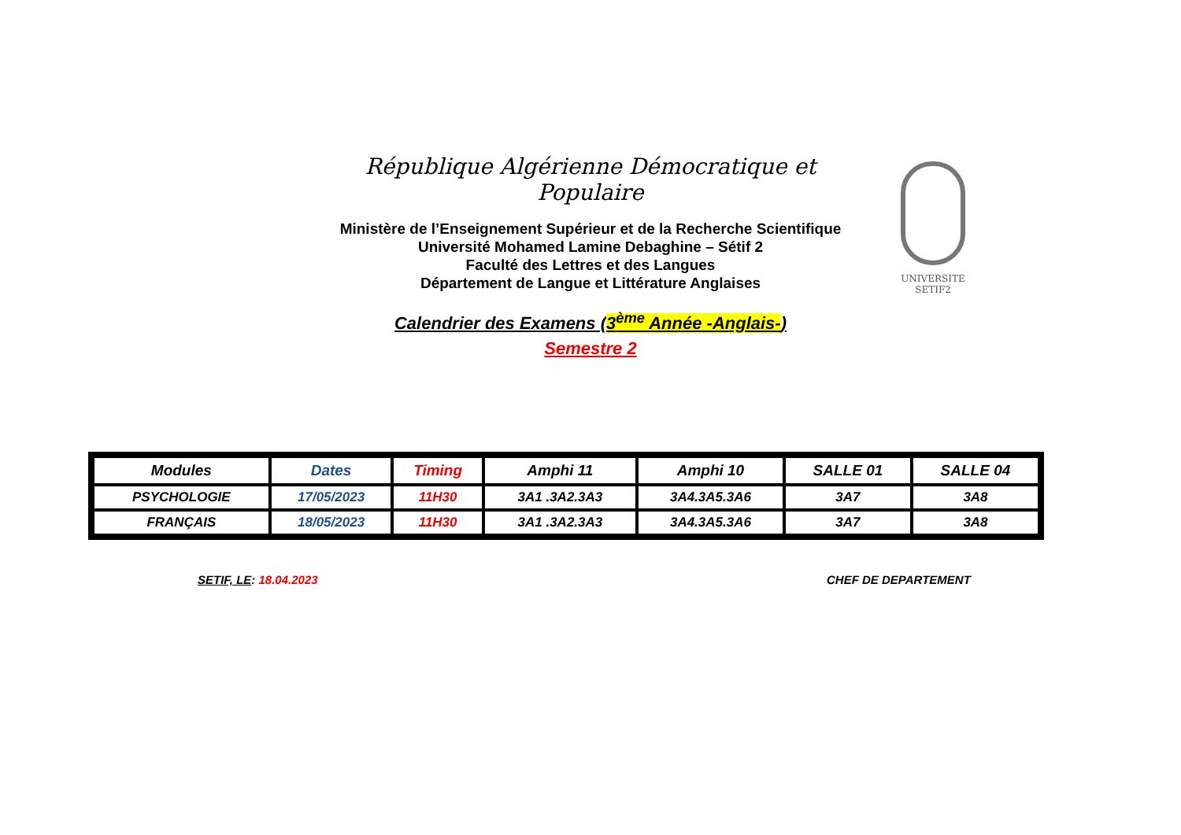République Algérienne Démocratique et Populaire
Ministère de l’Enseignement Supérieur et de la Recherche Scientifique
Université Mohamed Lamine Debaghine – Sétif 2
Faculté des Lettres et des Langues
Département de Langue et Littérature Anglaises
Calendrier des Examens (3<sup>ème</sup> Année -Anglais-)
Semestre 2
UNIVERSITE SETIF2
| Modules | Dates | Timing | Amphi 11 | Amphi 10 | SALLE 01 | SALLE 04 |
| PSYCHOLOGIE | 17/05/2023 | 11H30 | 3A1 .3A2.3A3 | 3A4.3A5.3A6 | 3A7 | 3A8 |
| FRANÇAIS | 18/05/2023 | 11H30 | 3A1 .3A2.3A3 | 3A4.3A5.3A6 | 3A7 | 3A8 |
SETIF, LE: 18.04.2023 CHEF DE DEPARTEMENT